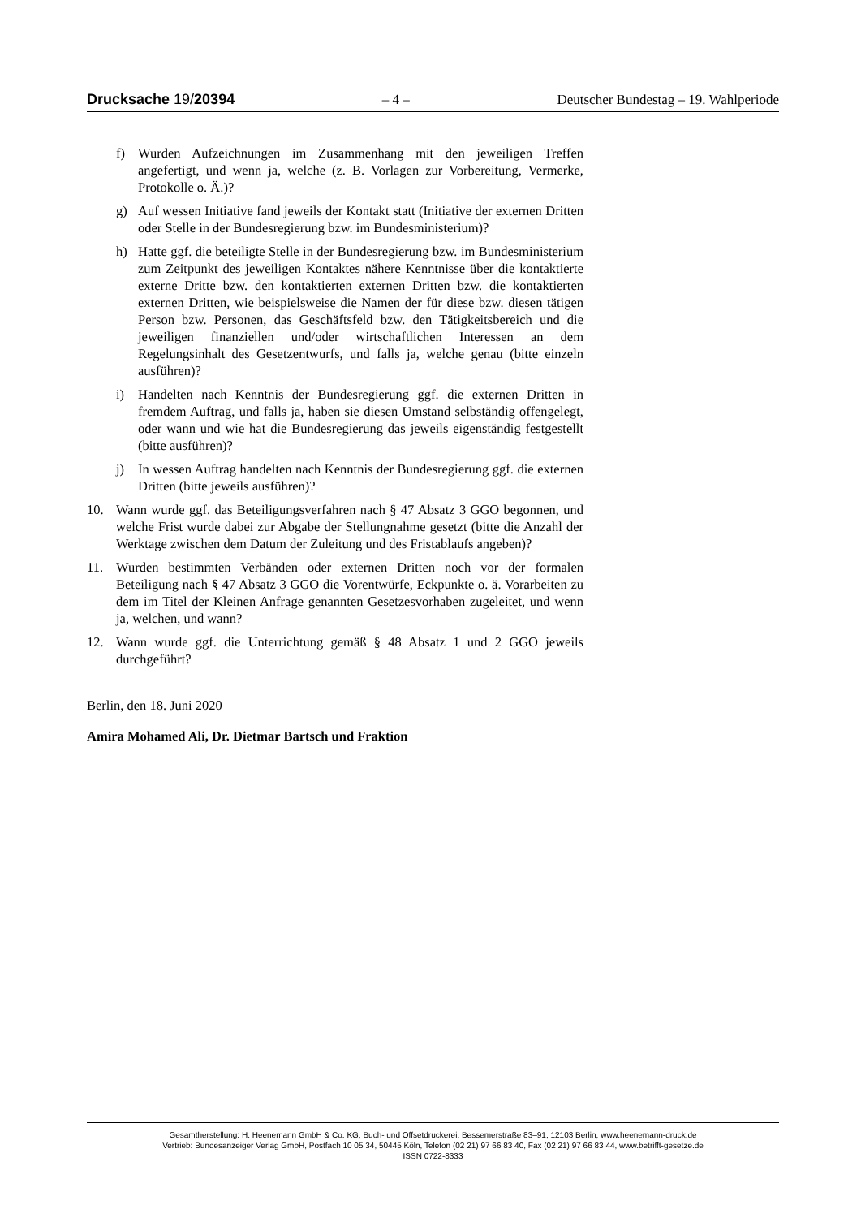Drucksache 19/20394 – 4 – Deutscher Bundestag – 19. Wahlperiode
f) Wurden Aufzeichnungen im Zusammenhang mit den jeweiligen Treffen angefertigt, und wenn ja, welche (z. B. Vorlagen zur Vorbereitung, Vermerke, Protokolle o. Ä.)?
g) Auf wessen Initiative fand jeweils der Kontakt statt (Initiative der externen Dritten oder Stelle in der Bundesregierung bzw. im Bundesministerium)?
h) Hatte ggf. die beteiligte Stelle in der Bundesregierung bzw. im Bundesministerium zum Zeitpunkt des jeweiligen Kontaktes nähere Kenntnisse über die kontaktierte externe Dritte bzw. den kontaktierten externen Dritten bzw. die kontaktierten externen Dritten, wie beispielsweise die Namen der für diese bzw. diesen tätigen Person bzw. Personen, das Geschäftsfeld bzw. den Tätigkeitsbereich und die jeweiligen finanziellen und/oder wirtschaftlichen Interessen an dem Regelungsinhalt des Gesetzentwurfs, und falls ja, welche genau (bitte einzeln ausführen)?
i) Handelten nach Kenntnis der Bundesregierung ggf. die externen Dritten in fremdem Auftrag, und falls ja, haben sie diesen Umstand selbständig offengelegt, oder wann und wie hat die Bundesregierung das jeweils eigenständig festgestellt (bitte ausführen)?
j) In wessen Auftrag handelten nach Kenntnis der Bundesregierung ggf. die externen Dritten (bitte jeweils ausführen)?
10. Wann wurde ggf. das Beteiligungsverfahren nach § 47 Absatz 3 GGO begonnen, und welche Frist wurde dabei zur Abgabe der Stellungnahme gesetzt (bitte die Anzahl der Werktage zwischen dem Datum der Zuleitung und des Fristablaufs angeben)?
11. Wurden bestimmten Verbänden oder externen Dritten noch vor der formalen Beteiligung nach § 47 Absatz 3 GGO die Vorentwürfe, Eckpunkte o. ä. Vorarbeiten zu dem im Titel der Kleinen Anfrage genannten Gesetzesvorhaben zugeleitet, und wenn ja, welchen, und wann?
12. Wann wurde ggf. die Unterrichtung gemäß § 48 Absatz 1 und 2 GGO jeweils durchgeführt?
Berlin, den 18. Juni 2020
Amira Mohamed Ali, Dr. Dietmar Bartsch und Fraktion
Gesamtherstellung: H. Heenemann GmbH & Co. KG, Buch- und Offsetdruckerei, Bessemerstraße 83–91, 12103 Berlin, www.heenemann-druck.de
Vertrieb: Bundesanzeiger Verlag GmbH, Postfach 10 05 34, 50445 Köln, Telefon (02 21) 97 66 83 40, Fax (02 21) 97 66 83 44, www.betrifft-gesetze.de
ISSN 0722-8333